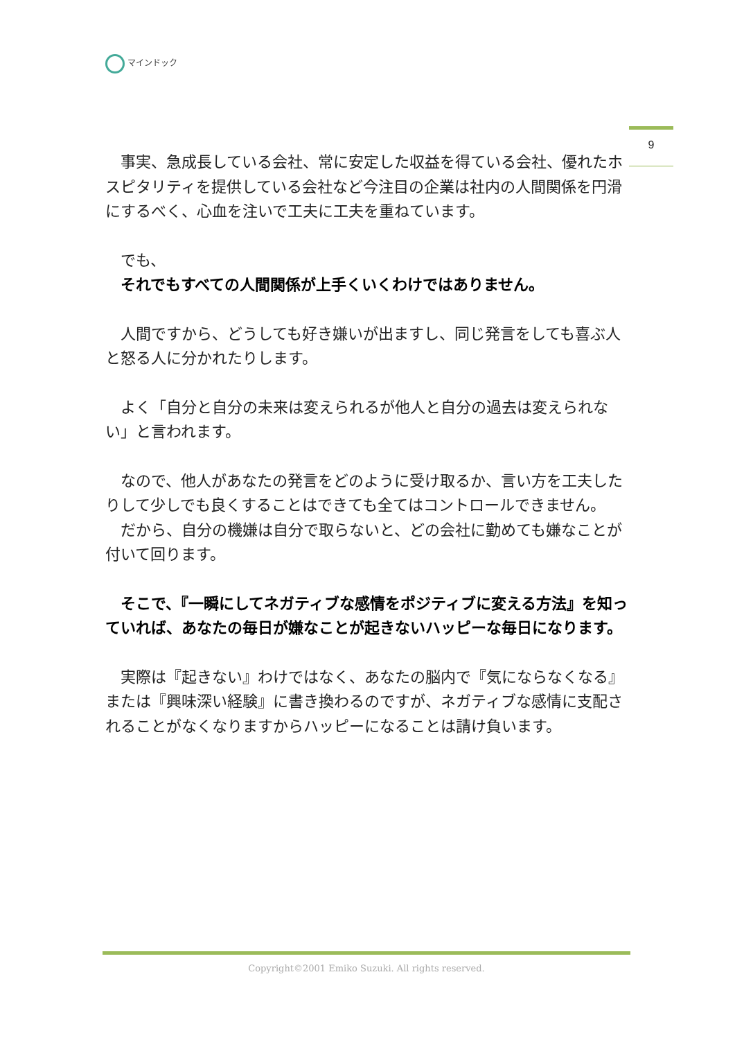マインドック
9
　事実、急成長している会社、常に安定した収益を得ている会社、優れたホスピタリティを提供している会社など今注目の企業は社内の人間関係を円滑にするべく、心血を注いで工夫に工夫を重ねています。
　でも、
　それでもすべての人間関係が上手くいくわけではありません。
　人間ですから、どうしても好き嫌いが出ますし、同じ発言をしても喜ぶ人と怒る人に分かれたりします。
　よく「自分と自分の未来は変えられるが他人と自分の過去は変えられない」と言われます。
　なので、他人があなたの発言をどのように受け取るか、言い方を工夫したりして少しでも良くすることはできても全てはコントロールできません。
　だから、自分の機嫌は自分で取らないと、どの会社に勤めても嫌なことが付いて回ります。
　そこで、『一瞬にしてネガティブな感情をポジティブに変える方法』を知っていれば、あなたの毎日が嫌なことが起きないハッピーな毎日になります。
　実際は『起きない』わけではなく、あなたの脳内で『気にならなくなる』または『興味深い経験』に書き換わるのですが、ネガティブな感情に支配されることがなくなりますからハッピーになることは請け負います。
Copyright©2001 Emiko Suzuki. All rights reserved.